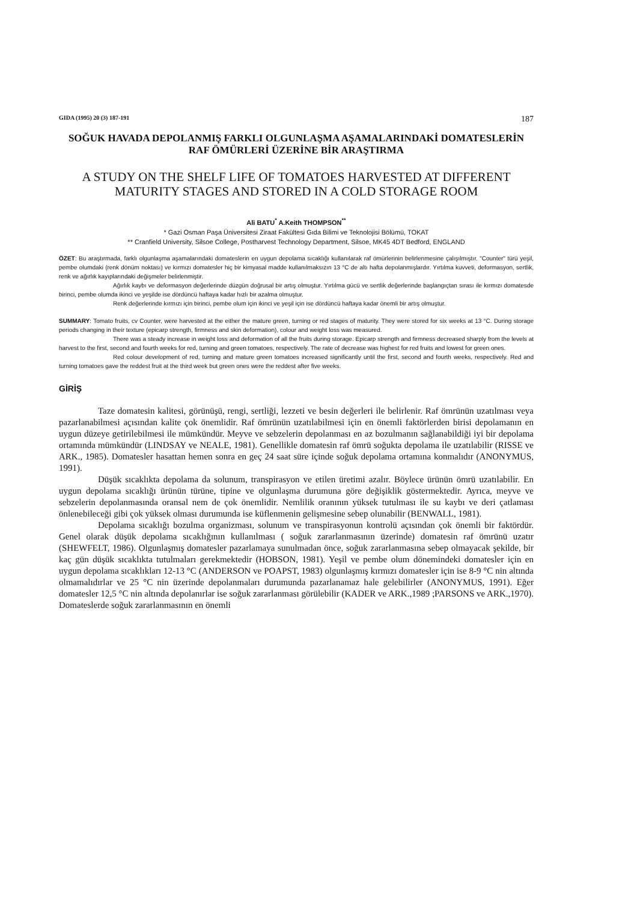GIDA (1995) 20 (3) 187-191 187
SOĞUK HAVADA DEPOLANMIŞ FARKLI OLGUNLAŞMA AŞAMALARINDAKİ DOMATESLERİN RAF ÖMÜRLERİ ÜZERİNE BİR ARAŞTIRMA
A STUDY ON THE SHELF LIFE OF TOMATOES HARVESTED AT DIFFERENT MATURITY STAGES AND STORED IN A COLD STORAGE ROOM
Ali BATU<sup>*</sup> A.Keith THOMPSON<sup>**</sup>
* Gazi Osman Paşa Üniversitesi Ziraat Fakültesi Gıda Bilimi ve Teknolojisi Bölümü, TOKAT
** Cranfield University, Silsoe College, Postharvest Technology Department, Silsoe, MK45 4DT Bedford, ENGLAND
ÖZET: Bu araştırmada, farklı olgunlaşma aşamalarındaki domateslerin en uygun depolama sıcaklığı kullanılarak raf ömürlerinin belirlenmesine çalışılmıştır. "Counter" türü yeşil, pembe olumdaki (renk dönüm noktası) ve kırmızı domatesler hiç bir kimyasal madde kullanılmaksızın 13 °C de altı hafta depolanmışlardır. Yırtılma kuvveti, deformasyon, sertlik, renk ve ağırlık kayıplarındaki değişmeler belirlenmiştir.
Ağırlık kaybı ve deformasyon değerlerinde düzgün doğrusal bir artış olmuştur. Yırtılma gücü ve sertlik değerlerinde başlangıçtan sırası ile kırmızı domatesde birinci, pembe olumda ikinci ve yeşilde ise dördüncü haftaya kadar hızlı bir azalma olmuştur.
Renk değerlerinde kırmızı için birinci, pembe olum için ikinci ve yeşil için ise dördüncü haftaya kadar önemli bir artış olmuştur.
SUMMARY: Tomato fruits, cv Counter, were harvested at the either the mature green, turning or red stages of maturity. They were stored for six weeks at 13 °C. During storage periods changing in their texture (epicarp strength, firmness and skin deformation), colour and weight loss was measured.
There was a steady increase in weight loss and deformation of all the fruits during storage. Epicarp strength and firmness decreased sharply from the levels at harvest to the first, second and fourth weeks for red, turning and green tomatoes, respectively. The rate of decrease was highest for red fruits and lowest for green ones.
Red colour development of red, turning and mature green tomatoes increased significantly until the first, second and fourth weeks, respectively. Red and turning tomatoes gave the reddest fruit at the third week but green ones were the reddest after five weeks.
GİRİŞ
Taze domatesin kalitesi, görünüşü, rengi, sertliği, lezzeti ve besin değerleri ile belirlenir. Raf ömrünün uzatılması veya pazarlanabilmesi açısından kalite çok önemlidir. Raf ömrünün uzatılabilmesi için en önemli faktörlerden birisi depolamanın en uygun düzeye getirilebilmesi ile mümkündür. Meyve ve sebzelerin depolanması en az bozulmanın sağlanabildiği iyi bir depolama ortamında mümkündür (LINDSAY ve NEALE, 1981). Genellikle domatesin raf ömrü soğukta depolama ile uzatılabilir (RISSE ve ARK., 1985). Domatesler hasattan hemen sonra en geç 24 saat süre içinde soğuk depolama ortamına konmalıdır (ANONYMUS, 1991).
Düşük sıcaklıkta depolama da solunum, transpirasyon ve etilen üretimi azalır. Böylece ürünün ömrü uzatılabilir. En uygun depolama sıcaklığı ürünün türüne, tipine ve olgunlaşma durumuna göre değişiklik göstermektedir. Ayrıca, meyve ve sebzelerin depolanmasında oransal nem de çok önemlidir. Nemlilik oranının yüksek tutulması ile su kaybı ve deri çatlaması önlenebileceği gibi çok yüksek olması durumunda ise küflenmenin gelişmesine sebep olunabilir (BENWALL, 1981).
Depolama sıcaklığı bozulma organizması, solunum ve transpirasyonun kontrolü açısından çok önemli bir faktördür. Genel olarak düşük depolama sıcaklığının kullanılması ( soğuk zararlanmasının üzerinde) domatesin raf ömrünü uzatır (SHEWFELT, 1986). Olgunlaşmış domatesler pazarlamaya sunulmadan önce, soğuk zararlanmasına sebep olmayacak şekilde, bir kaç gün düşük sıcaklıkta tutulmaları gerekmektedir (HOBSON, 1981). Yeşil ve pembe olum dönemindeki domatesler için en uygun depolama sıcaklıkları 12-13 °C (ANDERSON ve POAPST, 1983) olgunlaşmış kırmızı domatesler için ise 8-9 °C nin altında olmamalıdırlar ve 25 °C nin üzerinde depolanmaları durumunda pazarlanamaz hale gelebilirler (ANONYMUS, 1991). Eğer domatesler 12,5 °C nin altında depolanırlar ise soğuk zararlanması görülebilir (KADER ve ARK.,1989 ;PARSONS ve ARK.,1970). Domateslerde soğuk zararlanmasının en önemli